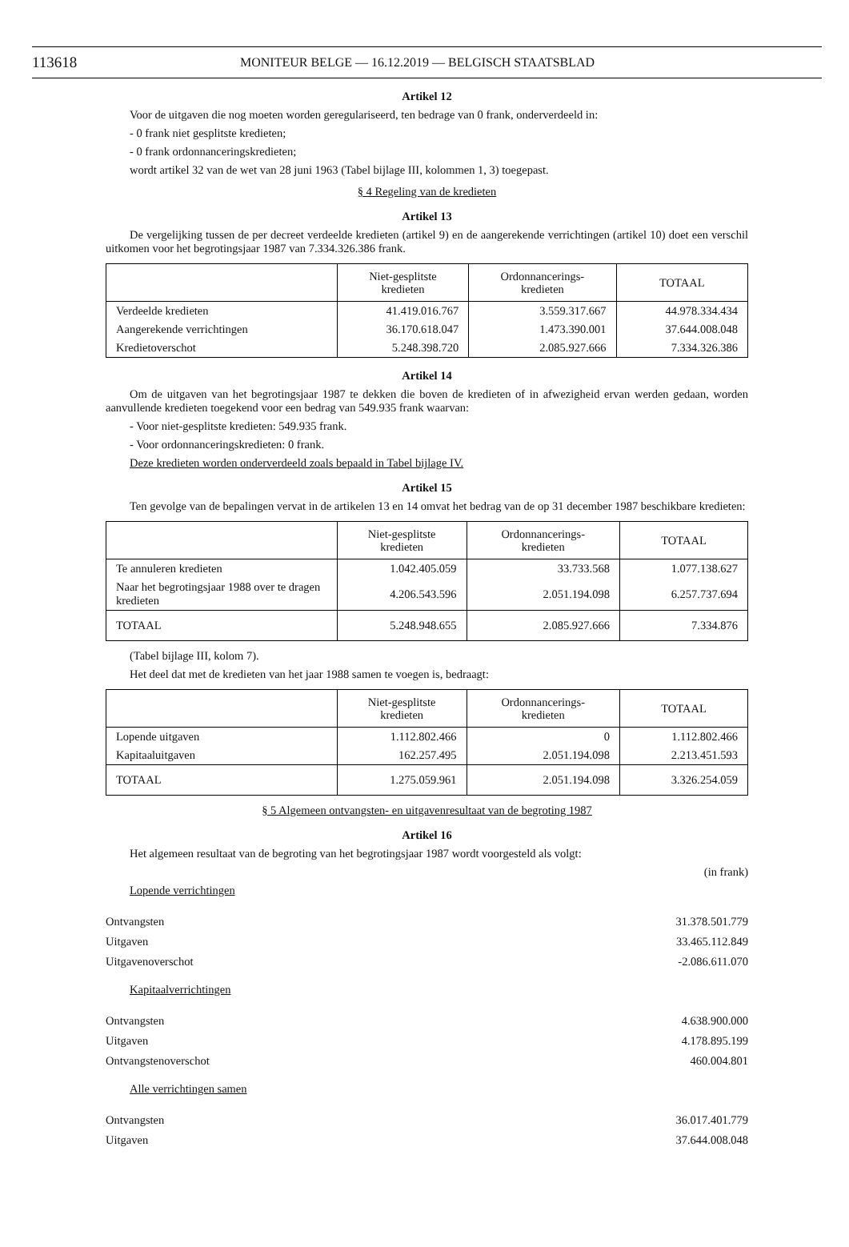113618 MONITEUR BELGE — 16.12.2019 — BELGISCH STAATSBLAD
Artikel 12
Voor de uitgaven die nog moeten worden geregulariseerd, ten bedrage van 0 frank, onderverdeeld in:
- 0 frank niet gesplitste kredieten;
- 0 frank ordonnanceringskredieten;
wordt artikel 32 van de wet van 28 juni 1963 (Tabel bijlage III, kolommen 1, 3) toegepast.
§ 4 Regeling van de kredieten
Artikel 13
De vergelijking tussen de per decreet verdeelde kredieten (artikel 9) en de aangerekende verrichtingen (artikel 10) doet een verschil uitkomen voor het begrotingsjaar 1987 van 7.334.326.386 frank.
| | Niet-gesplitste kredieten | Ordonnancerings- kredieten | TOTAAL |
| --- | --- | --- | --- |
| Verdeelde kredieten | 41.419.016.767 | 3.559.317.667 | 44.978.334.434 |
| Aangerekende verrichtingen | 36.170.618.047 | 1.473.390.001 | 37.644.008.048 |
| Kredietoverschot | 5.248.398.720 | 2.085.927.666 | 7.334.326.386 |
Artikel 14
Om de uitgaven van het begrotingsjaar 1987 te dekken die boven de kredieten of in afwezigheid ervan werden gedaan, worden aanvullende kredieten toegekend voor een bedrag van 549.935 frank waarvan:
- Voor niet-gesplitste kredieten: 549.935 frank.
- Voor ordonnanceringskredieten: 0 frank.
Deze kredieten worden onderverdeeld zoals bepaald in Tabel bijlage IV.
Artikel 15
Ten gevolge van de bepalingen vervat in de artikelen 13 en 14 omvat het bedrag van de op 31 december 1987 beschikbare kredieten:
| | Niet-gesplitste kredieten | Ordonnancerings- kredieten | TOTAAL |
| --- | --- | --- | --- |
| Te annuleren kredieten | 1.042.405.059 | 33.733.568 | 1.077.138.627 |
| Naar het begrotingsjaar 1988 over te dragen kredieten | 4.206.543.596 | 2.051.194.098 | 6.257.737.694 |
| TOTAAL | 5.248.948.655 | 2.085.927.666 | 7.334.876 |
(Tabel bijlage III, kolom 7).
Het deel dat met de kredieten van het jaar 1988 samen te voegen is, bedraagt:
| | Niet-gesplitste kredieten | Ordonnancerings- kredieten | TOTAAL |
| --- | --- | --- | --- |
| Lopende uitgaven | 1.112.802.466 | 0 | 1.112.802.466 |
| Kapitaaluitgaven | 162.257.495 | 2.051.194.098 | 2.213.451.593 |
| TOTAAL | 1.275.059.961 | 2.051.194.098 | 3.326.254.059 |
§ 5 Algemeen ontvangsten- en uitgavenresultaat van de begroting 1987
Artikel 16
Het algemeen resultaat van de begroting van het begrotingsjaar 1987 wordt voorgesteld als volgt:
(in frank)
Lopende verrichtingen
Ontvangsten 31.378.501.779
Uitgaven 33.465.112.849
Uitgavenoverschot -2.086.611.070
Kapitaalverrichtingen
Ontvangsten 4.638.900.000
Uitgaven 4.178.895.199
Ontvangstenoverschot 460.004.801
Alle verrichtingen samen
Ontvangsten 36.017.401.779
Uitgaven 37.644.008.048